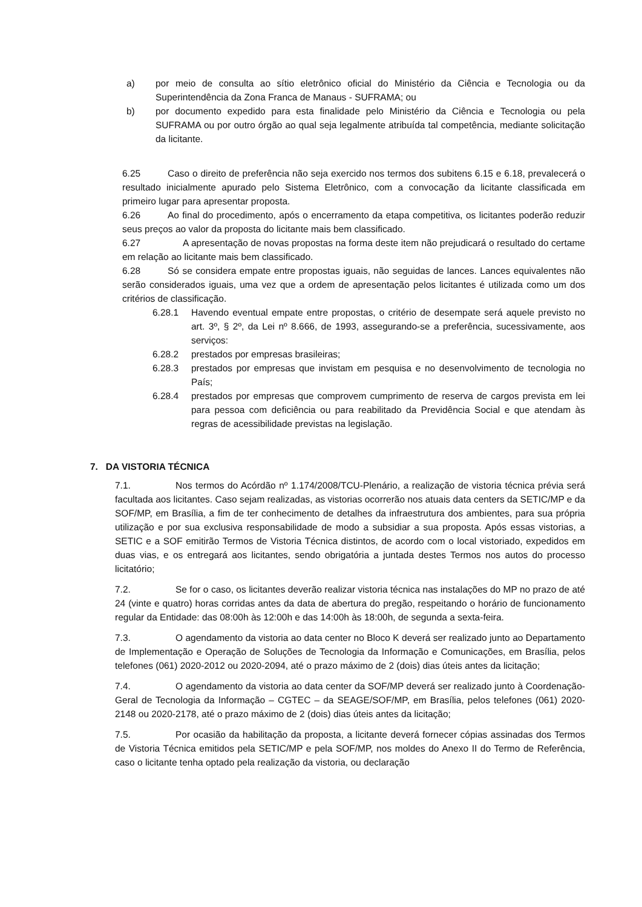a) por meio de consulta ao sítio eletrônico oficial do Ministério da Ciência e Tecnologia ou da Superintendência da Zona Franca de Manaus - SUFRAMA; ou
b) por documento expedido para esta finalidade pelo Ministério da Ciência e Tecnologia ou pela SUFRAMA ou por outro órgão ao qual seja legalmente atribuída tal competência, mediante solicitação da licitante.
6.25 Caso o direito de preferência não seja exercido nos termos dos subitens 6.15 e 6.18, prevalecerá o resultado inicialmente apurado pelo Sistema Eletrônico, com a convocação da licitante classificada em primeiro lugar para apresentar proposta.
6.26 Ao final do procedimento, após o encerramento da etapa competitiva, os licitantes poderão reduzir seus preços ao valor da proposta do licitante mais bem classificado.
6.27 A apresentação de novas propostas na forma deste item não prejudicará o resultado do certame em relação ao licitante mais bem classificado.
6.28 Só se considera empate entre propostas iguais, não seguidas de lances. Lances equivalentes não serão considerados iguais, uma vez que a ordem de apresentação pelos licitantes é utilizada como um dos critérios de classificação.
6.28.1 Havendo eventual empate entre propostas, o critério de desempate será aquele previsto no art. 3º, § 2º, da Lei nº 8.666, de 1993, assegurando-se a preferência, sucessivamente, aos serviços:
6.28.2 prestados por empresas brasileiras;
6.28.3 prestados por empresas que invistam em pesquisa e no desenvolvimento de tecnologia no País;
6.28.4 prestados por empresas que comprovem cumprimento de reserva de cargos prevista em lei para pessoa com deficiência ou para reabilitado da Previdência Social e que atendam às regras de acessibilidade previstas na legislação.
7. DA VISTORIA TÉCNICA
7.1. Nos termos do Acórdão nº 1.174/2008/TCU-Plenário, a realização de vistoria técnica prévia será facultada aos licitantes. Caso sejam realizadas, as vistorias ocorrerão nos atuais data centers da SETIC/MP e da SOF/MP, em Brasília, a fim de ter conhecimento de detalhes da infraestrutura dos ambientes, para sua própria utilização e por sua exclusiva responsabilidade de modo a subsidiar a sua proposta. Após essas vistorias, a SETIC e a SOF emitirão Termos de Vistoria Técnica distintos, de acordo com o local vistoriado, expedidos em duas vias, e os entregará aos licitantes, sendo obrigatória a juntada destes Termos nos autos do processo licitatório;
7.2. Se for o caso, os licitantes deverão realizar vistoria técnica nas instalações do MP no prazo de até 24 (vinte e quatro) horas corridas antes da data de abertura do pregão, respeitando o horário de funcionamento regular da Entidade: das 08:00h às 12:00h e das 14:00h às 18:00h, de segunda a sexta-feira.
7.3. O agendamento da vistoria ao data center no Bloco K deverá ser realizado junto ao Departamento de Implementação e Operação de Soluções de Tecnologia da Informação e Comunicações, em Brasília, pelos telefones (061) 2020-2012 ou 2020-2094, até o prazo máximo de 2 (dois) dias úteis antes da licitação;
7.4. O agendamento da vistoria ao data center da SOF/MP deverá ser realizado junto à Coordenação-Geral de Tecnologia da Informação – CGTEC – da SEAGE/SOF/MP, em Brasília, pelos telefones (061) 2020-2148 ou 2020-2178, até o prazo máximo de 2 (dois) dias úteis antes da licitação;
7.5. Por ocasião da habilitação da proposta, a licitante deverá fornecer cópias assinadas dos Termos de Vistoria Técnica emitidos pela SETIC/MP e pela SOF/MP, nos moldes do Anexo II do Termo de Referência, caso o licitante tenha optado pela realização da vistoria, ou declaração